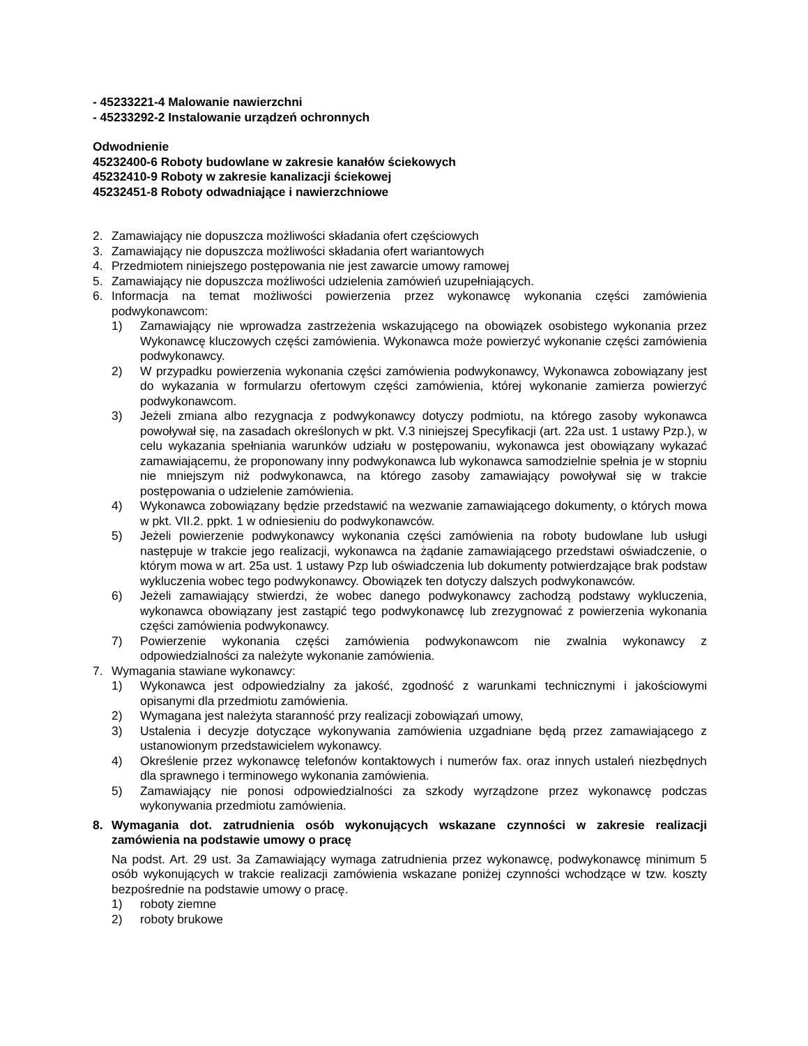- 45233221-4 Malowanie nawierzchni
- 45233292-2 Instalowanie urządzeń ochronnych
Odwodnienie
45232400-6 Roboty budowlane w zakresie kanałów ściekowych
45232410-9 Roboty w zakresie kanalizacji ściekowej
45232451-8 Roboty odwadniające i nawierzchniowe
2. Zamawiający nie dopuszcza możliwości składania ofert częściowych
3. Zamawiający nie dopuszcza możliwości składania ofert wariantowych
4. Przedmiotem niniejszego postępowania nie jest zawarcie umowy ramowej
5. Zamawiający nie dopuszcza możliwości udzielenia zamówień uzupełniających.
6. Informacja na temat możliwości powierzenia przez wykonawcę wykonania części zamówienia podwykonawcom:
1) Zamawiający nie wprowadza zastrzeżenia wskazującego na obowiązek osobistego wykonania przez Wykonawcę kluczowych części zamówienia. Wykonawca może powierzyć wykonanie części zamówienia podwykonawcy.
2) W przypadku powierzenia wykonania części zamówienia podwykonawcy, Wykonawca zobowiązany jest do wykazania w formularzu ofertowym części zamówienia, której wykonanie zamierza powierzyć podwykonawcom.
3) Jeżeli zmiana albo rezygnacja z podwykonawcy dotyczy podmiotu, na którego zasoby wykonawca powoływał się, na zasadach określonych w pkt. V.3 niniejszej Specyfikacji (art. 22a ust. 1 ustawy Pzp.), w celu wykazania spełniania warunków udziału w postępowaniu, wykonawca jest obowiązany wykazać zamawiającemu, że proponowany inny podwykonawca lub wykonawca samodzielnie spełnia je w stopniu nie mniejszym niż podwykonawca, na którego zasoby zamawiający powoływał się w trakcie postępowania o udzielenie zamówienia.
4) Wykonawca zobowiązany będzie przedstawić na wezwanie zamawiającego dokumenty, o których mowa w pkt. VII.2. ppkt. 1 w odniesieniu do podwykonawców.
5) Jeżeli powierzenie podwykonawcy wykonania części zamówienia na roboty budowlane lub usługi następuje w trakcie jego realizacji, wykonawca na żądanie zamawiającego przedstawi oświadczenie, o którym mowa w art. 25a ust. 1 ustawy Pzp lub oświadczenia lub dokumenty potwierdzające brak podstaw wykluczenia wobec tego podwykonawcy. Obowiązek ten dotyczy dalszych podwykonawców.
6) Jeżeli zamawiający stwierdzi, że wobec danego podwykonawcy zachodzą podstawy wykluczenia, wykonawca obowiązany jest zastąpić tego podwykonawcę lub zrezygnować z powierzenia wykonania części zamówienia podwykonawcy.
7) Powierzenie wykonania części zamówienia podwykonawcom nie zwalnia wykonawcy z odpowiedzialności za należyte wykonanie zamówienia.
7. Wymagania stawiane wykonawcy:
1) Wykonawca jest odpowiedzialny za jakość, zgodność z warunkami technicznymi i jakościowymi opisanymi dla przedmiotu zamówienia.
2) Wymagana jest należyta staranność przy realizacji zobowiązań umowy,
3) Ustalenia i decyzje dotyczące wykonywania zamówienia uzgadniane będą przez zamawiającego z ustanowionym przedstawicielem wykonawcy.
4) Określenie przez wykonawcę telefonów kontaktowych i numerów fax. oraz innych ustaleń niezbędnych dla sprawnego i terminowego wykonania zamówienia.
5) Zamawiający nie ponosi odpowiedzialności za szkody wyrządzone przez wykonawcę podczas wykonywania przedmiotu zamówienia.
8. Wymagania dot. zatrudnienia osób wykonujących wskazane czynności w zakresie realizacji zamówienia na podstawie umowy o pracę
Na podst. Art. 29 ust. 3a Zamawiający wymaga zatrudnienia przez wykonawcę, podwykonawcę minimum 5 osób wykonujących w trakcie realizacji zamówienia wskazane poniżej czynności wchodzące w tzw. koszty bezpośrednie na podstawie umowy o pracę.
1) roboty ziemne
2) roboty brukowe